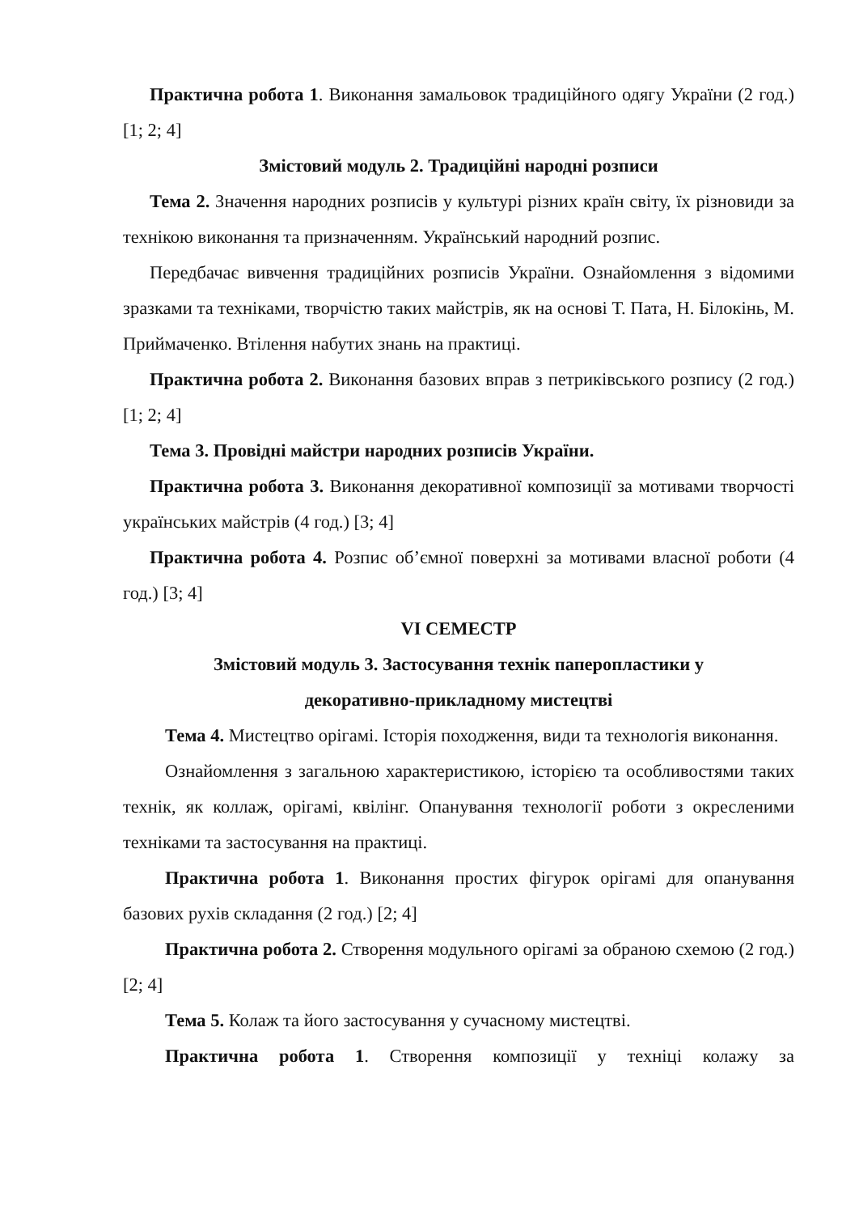Практична робота 1. Виконання замальовок традиційного одягу України (2 год.) [1; 2; 4]
Змістовий модуль 2. Традиційні народні розписи
Тема 2. Значення народних розписів у культурі різних країн світу, їх різновиди за технікою виконання та призначенням. Український народний розпис.
Передбачає вивчення традиційних розписів України. Ознайомлення з відомими зразками та техніками, творчістю таких майстрів, як на основі Т. Пата, Н. Білокінь, М. Приймаченко. Втілення набутих знань на практиці.
Практична робота 2. Виконання базових вправ з петриківського розпису (2 год.) [1; 2; 4]
Тема 3. Провідні майстри народних розписів України.
Практична робота 3. Виконання декоративної композиції за мотивами творчості українських майстрів (4 год.) [3; 4]
Практична робота 4. Розпис об’ємної поверхні за мотивами власної роботи (4 год.) [3; 4]
VI СЕМЕСТР
Змістовий модуль 3. Застосування технік паперопластики у
декоративно-прикладному мистецтві
Тема 4. Мистецтво орігамі. Історія походження, види та технологія виконання.
Ознайомлення з загальною характеристикою, історією та особливостями таких технік, як коллаж, орігамі, квілінг. Опанування технології роботи з окресленими техніками та застосування на практиці.
Практична робота 1. Виконання простих фігурок орігамі для опанування базових рухів складання (2 год.) [2; 4]
Практична робота 2. Створення модульного орігамі за обраною схемою (2 год.) [2; 4]
Тема 5. Колаж та його застосування у сучасному мистецтві.
Практична робота 1. Створення композиції у техніці колажу за